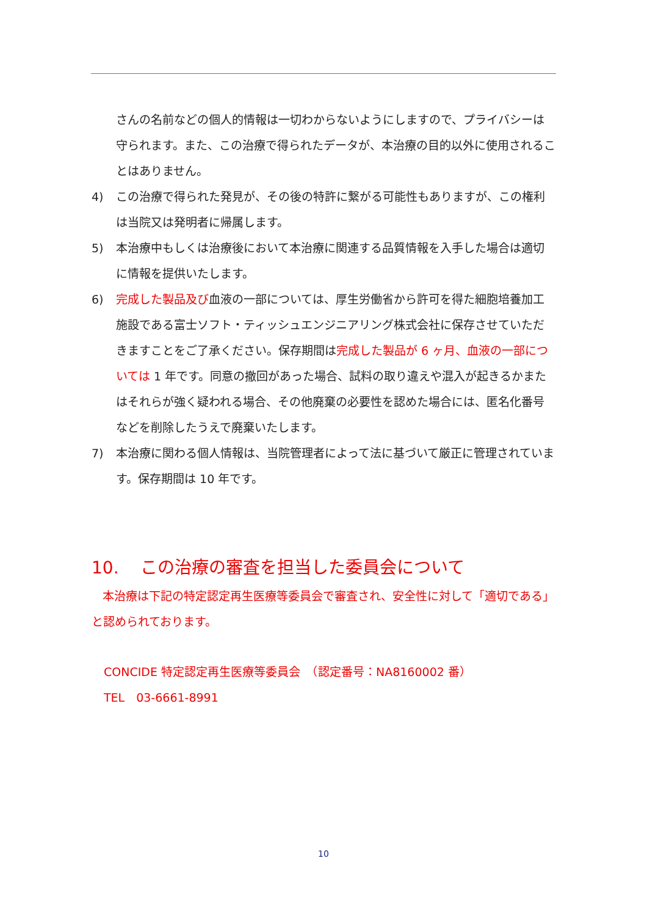さんの名前などの個人的情報は一切わからないようにしますので、プライバシーは守られます。また、この治療で得られたデータが、本治療の目的以外に使用されることはありません。
4) この治療で得られた発見が、その後の特許に繋がる可能性もありますが、この権利は当院又は発明者に帰属します。
5) 本治療中もしくは治療後において本治療に関連する品質情報を入手した場合は適切に情報を提供いたします。
6) 完成した製品及び血液の一部については、厚生労働省から許可を得た細胞培養加工施設である富士ソフト・ティッシュエンジニアリング株式会社に保存させていただきますことをご了承ください。保存期間は完成した製品が 6 ヶ月、血液の一部については 1 年です。同意の撤回があった場合、試料の取り違えや混入が起きるかまたはそれらが強く疑われる場合、その他廃棄の必要性を認めた場合には、匿名化番号などを削除したうえで廃棄いたします。
7) 本治療に関わる個人情報は、当院管理者によって法に基づいて厳正に管理されています。保存期間は 10 年です。
10. この治療の審査を担当した委員会について
本治療は下記の特定認定再生医療等委員会で審査され、安全性に対して「適切である」と認められております。
CONCIDE 特定認定再生医療等委員会　（認定番号：NA8160002 番）
TEL　03-6661-8991
10